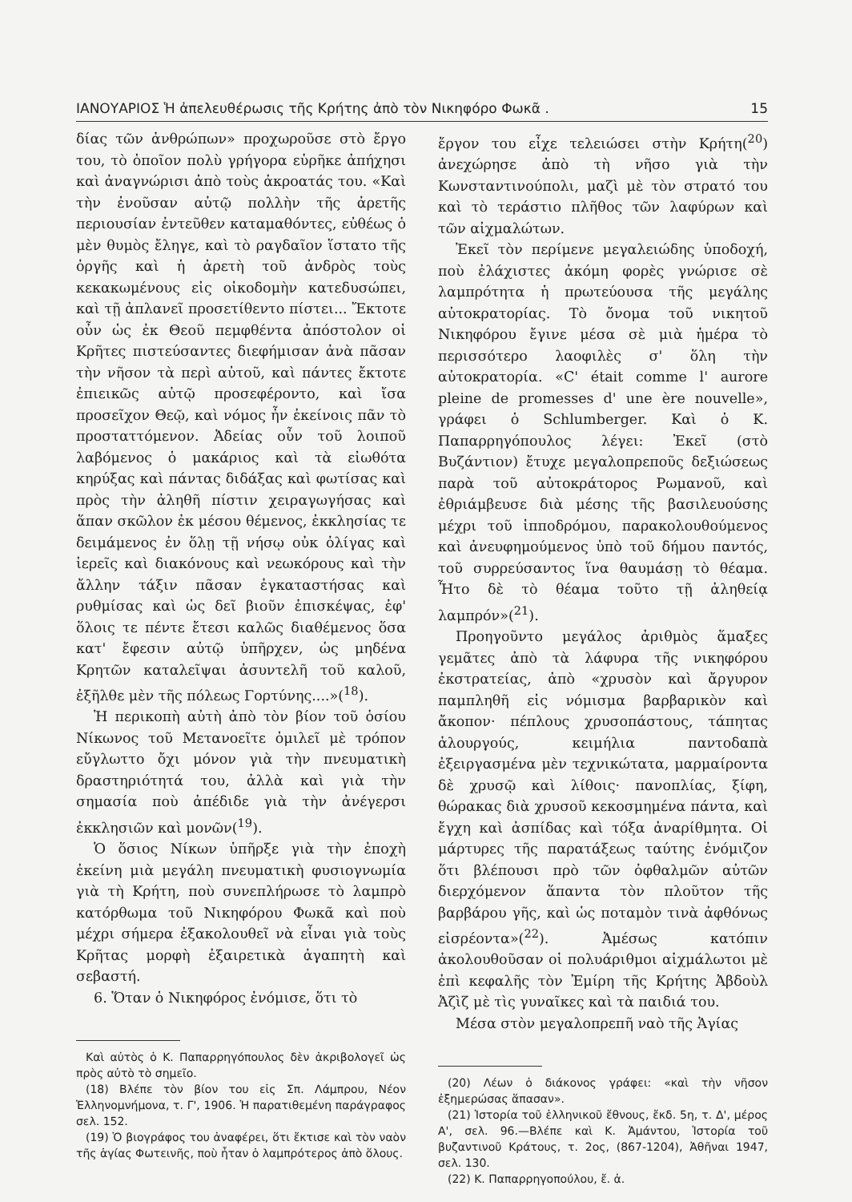ΙΑΝΟΥΑΡΙΟΣ Ἡ ἀπελευθέρωσις τῆς Κρήτης ἀπὸ τὸν Νικηφόρο Φωκᾶ . 15
δίας τῶν ἀνθρώπων» προχωροῦσε στὸ ἔργο του, τὸ ὁποῖον πολὺ γρήγορα εὑρῆκε ἀπήχησι καὶ ἀναγνώρισι ἀπὸ τοὺς ἀκροατάς του. «Καὶ τὴν ἐνοῦσαν αὐτῷ πολλὴν τῆς ἀρετῆς περιουσίαν ἐντεῦθεν καταμαθόντες, εὐθέως ὁ μὲν θυμὸς ἔληγε, καὶ τὸ ραγδαῖον ἵστατο τῆς ὀργῆς καὶ ἡ ἀρετὴ τοῦ ἀνδρὸς τοὺς κεκακωμένους εἰς οἰκοδομὴν κατεδυσώπει, καὶ τῇ ἀπλανεῖ προσετίθεντο πίστει... Ἔκτοτε οὖν ὡς ἐκ Θεοῦ πεμφθέντα ἀπόστολον οἱ Κρῆτες πιστεύσαντες διεφήμισαν ἀνὰ πᾶσαν τὴν νῆσον τὰ περὶ αὐτοῦ, καὶ πάντες ἔκτοτε ἐπιεικῶς αὐτῷ προσεφέροντο, καὶ ἴσα προσεῖχον Θεῷ, καὶ νόμος ἦν ἐκείνοις πᾶν τὸ προσταττόμενον. Ἀδείας οὖν τοῦ λοιποῦ λαβόμενος ὁ μακάριος καὶ τὰ εἰωθότα κηρύξας καὶ πάντας διδάξας καὶ φωτίσας καὶ πρὸς τὴν ἀληθῆ πίστιν χειραγωγήσας καὶ ἅπαν σκῶλον ἐκ μέσου θέμενος, ἐκκλησίας τε δειμάμενος ἐν ὅλῃ τῇ νήσῳ οὐκ ὀλίγας καὶ ἱερεῖς καὶ διακόνους καὶ νεωκόρους καὶ τὴν ἄλλην τάξιν πᾶσαν ἐγκαταστήσας καὶ ρυθμίσας καὶ ὡς δεῖ βιοῦν ἐπισκέψας, ἐφ' ὅλοις τε πέντε ἔτεσι καλῶς διαθέμενος ὅσα κατ' ἔφεσιν αὐτῷ ὑπῆρχεν, ὡς μηδένα Κρητῶν καταλεῖψαι ἀσυντελῆ τοῦ καλοῦ, ἐξῆλθε μὲν τῆς πόλεως Γορτύνης....»(<sup>18</sup>).
Ἡ περικοπὴ αὐτὴ ἀπὸ τὸν βίον τοῦ ὁσίου Νίκωνος τοῦ Μετανοεῖτε ὁμιλεῖ μὲ τρόπον εὔγλωττο ὄχι μόνον γιὰ τὴν πνευματικὴ δραστηριότητά του, ἀλλὰ καὶ γιὰ τὴν σημασία ποὺ ἀπέδιδε γιὰ τὴν ἀνέγερσι ἐκκλησιῶν καὶ μονῶν(<sup>19</sup>).
Ὁ ὅσιος Νίκων ὑπῆρξε γιὰ τὴν ἐποχὴ ἐκείνη μιὰ μεγάλη πνευματικὴ φυσιογνωμία γιὰ τὴ Κρήτη, ποὺ συνεπλήρωσε τὸ λαμπρὸ κατόρθωμα τοῦ Νικηφόρου Φωκᾶ καὶ ποὺ μέχρι σήμερα ἐξακολουθεῖ νὰ εἶναι γιὰ τοὺς Κρῆτας μορφὴ ἐξαιρετικὰ ἀγαπητὴ καὶ σεβαστή.
6. Ὅταν ὁ Νικηφόρος ἐνόμισε, ὅτι τὸ
Καὶ αὐτὸς ὁ Κ. Παπαρρηγόπουλος δὲν ἀκριβολογεῖ ὡς πρὸς αὐτὸ τὸ σημεῖο.
(18) Βλέπε τὸν βίον του εἰς Σπ. Λάμπρου, Νέον Ἑλληνομνήμονα, τ. Γ', 1906. Ἡ παρατιθεμένη παράγραφος σελ. 152.
(19) Ὁ βιογράφος του ἀναφέρει, ὅτι ἔκτισε καὶ τὸν ναὸν τῆς ἁγίας Φωτεινῆς, ποὺ ἦταν ὁ λαμπρότερος ἀπὸ ὅλους.
ἔργον του εἶχε τελειώσει στὴν Κρήτη(<sup>20</sup>) ἀνεχώρησε ἀπὸ τὴ νῆσο γιὰ τὴν Κωνσταντινούπολι, μαζὶ μὲ τὸν στρατό του καὶ τὸ τεράστιο πλῆθος τῶν λαφύρων καὶ τῶν αἰχμαλώτων.
Ἐκεῖ τὸν περίμενε μεγαλειώδης ὑποδοχή, ποὺ ἐλάχιστες ἀκόμη φορὲς γνώρισε σὲ λαμπρότητα ἡ πρωτεύουσα τῆς μεγάλης αὐτοκρατορίας. Τὸ ὄνομα τοῦ νικητοῦ Νικηφόρου ἔγινε μέσα σὲ μιὰ ἡμέρα τὸ περισσότερο λαοφιλὲς σ' ὅλη τὴν αὐτοκρατορία. «C' était comme l' aurore pleine de promesses d' une ère nouvelle», γράφει ὁ Schlumberger. Καὶ ὁ Κ. Παπαρρηγόπουλος λέγει: Ἐκεῖ (στὸ Βυζάντιον) ἔτυχε μεγαλοπρεποῦς δεξιώσεως παρὰ τοῦ αὐτοκράτορος Ρωμανοῦ, καὶ ἐθριάμβευσε διὰ μέσης τῆς βασιλευούσης μέχρι τοῦ ἱπποδρόμου, παρακολουθούμενος καὶ ἀνευφημούμενος ὑπὸ τοῦ δήμου παντός, τοῦ συρρεύσαντος ἵνα θαυμάσῃ τὸ θέαμα. Ἦτο δὲ τὸ θέαμα τοῦτο τῇ ἀληθείᾳ λαμπρόν»(<sup>21</sup>).
Προηγοῦντο μεγάλος ἀριθμὸς ἅμαξες γεμᾶτες ἀπὸ τὰ λάφυρα τῆς νικηφόρου ἐκστρατείας, ἀπὸ «χρυσὸν καὶ ἄργυρον παμπληθῆ εἰς νόμισμα βαρβαρικὸν καὶ ἄκοπον· πέπλους χρυσοπάστους, τάπητας ἁλουργούς, κειμήλια παντοδαπὰ ἐξειργασμένα μὲν τεχνικώτατα, μαρμαίροντα δὲ χρυσῷ καὶ λίθοις· πανοπλίας, ξίφη, θώρακας διὰ χρυσοῦ κεκοσμημένα πάντα, καὶ ἔγχη καὶ ἀσπίδας καὶ τόξα ἀναρίθμητα. Οἱ μάρτυρες τῆς παρατάξεως ταύτης ἐνόμιζον ὅτι βλέπουσι πρὸ τῶν ὀφθαλμῶν αὐτῶν διερχόμενον ἅπαντα τὸν πλοῦτον τῆς βαρβάρου γῆς, καὶ ὡς ποταμὸν τινὰ ἀφθόνως εἰσρέοντα»(<sup>22</sup>). Ἀμέσως κατόπιν ἀκολουθοῦσαν οἱ πολυάριθμοι αἰχμάλωτοι μὲ ἐπὶ κεφαλῆς τὸν Ἐμίρη τῆς Κρήτης Ἀβδοὺλ Ἀζὶζ μὲ τὶς γυναῖκες καὶ τὰ παιδιά του.
Μέσα στὸν μεγαλοπρεπῆ ναὸ τῆς Ἁγίας
(20) Λέων ὁ διάκονος γράφει: «καὶ τὴν νῆσον ἐξημερώσας ἅπασαν».
(21) Ἱστορία τοῦ ἑλληνικοῦ ἔθνους, ἔκδ. 5η, τ. Δ', μέρος Α', σελ. 96.—Βλέπε καὶ Κ. Ἀμάντου, Ἱστορία τοῦ βυζαντινοῦ Κράτους, τ. 2ος, (867-1204), Ἀθῆναι 1947, σελ. 130.
(22) Κ. Παπαρρηγοπούλου, ἔ. ἀ.